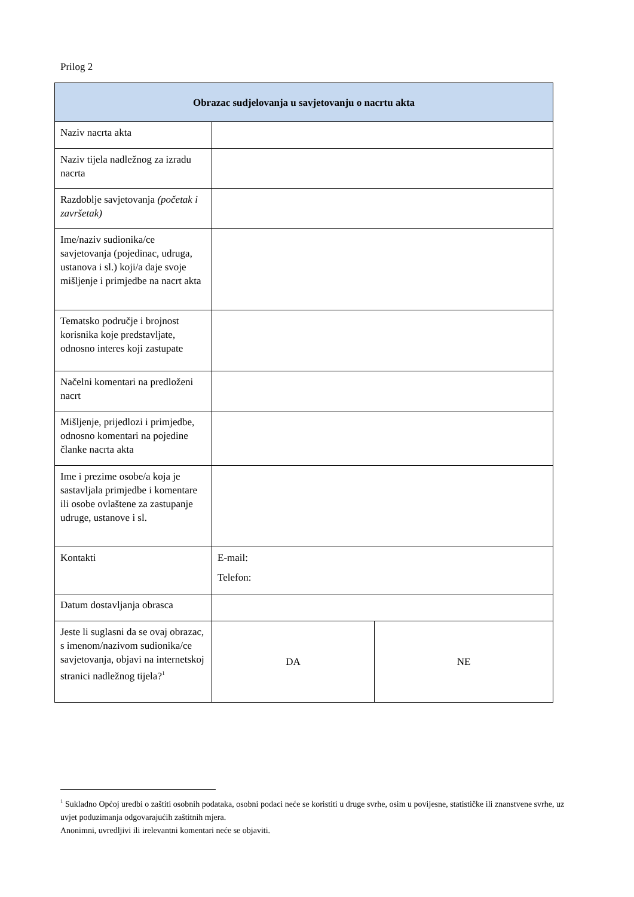Prilog 2
| Obrazac sudjelovanja u savjetovanju o nacrtu akta | | |
| --- | --- | --- |
| Naziv nacrta akta | | |
| Naziv tijela nadležnog za izradu nacrta | | |
| Razdoblje savjetovanja (početak i završetak) | | |
| Ime/naziv sudionika/ce savjetovanja (pojedinac, udruga, ustanova i sl.) koji/a daje svoje mišljenje i primjedbe na nacrt akta | | |
| Tematsko područje i brojnost korisnika koje predstavljate, odnosno interes koji zastupate | | |
| Načelni komentari na predloženi nacrt | | |
| Mišljenje, prijedlozi i primjedbe, odnosno komentari na pojedine članke nacrta akta | | |
| Ime i prezime osobe/a koja je sastavljala primjedbe i komentare ili osobe ovlaštene za zastupanje udruge, ustanove i sl. | | |
| Kontakti | E-mail: Telefon: | |
| Datum dostavljanja obrasca | | |
| Jeste li suglasni da se ovaj obrazac, s imenom/nazivom sudionika/ce savjetovanja, objavi na internetskoj stranici nadležnog tijela?<sup>1</sup> | DA | NE |
<sup>1</sup> Sukladno Općoj uredbi o zaštiti osobnih podataka, osobni podaci neće se koristiti u druge svrhe, osim u povijesne, statističke ili znanstvene svrhe, uz uvjet poduzimanja odgovarajućih zaštitnih mjera.
Anonimni, uvredljivi ili irelevantni komentari neće se objaviti.